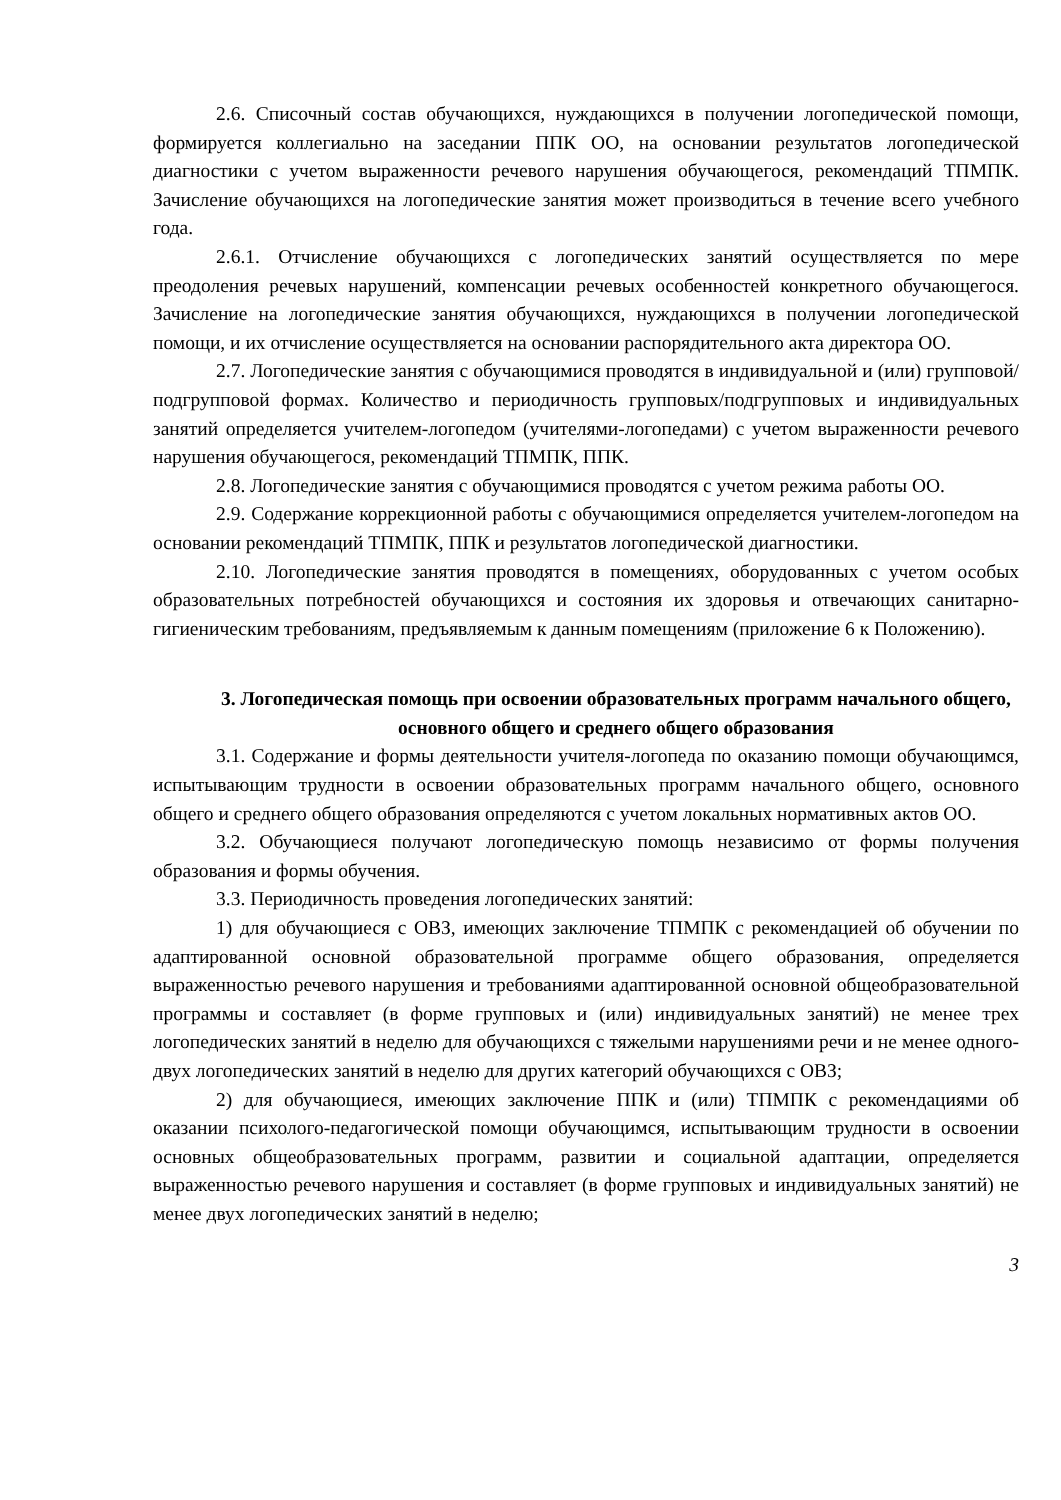2.6. Списочный состав обучающихся, нуждающихся в получении логопедической помощи, формируется коллегиально на заседании ППК ОО, на основании результатов логопедической диагностики с учетом выраженности речевого нарушения обучающегося, рекомендаций ТПМПК. Зачисление обучающихся на логопедические занятия может производиться в течение всего учебного года.
2.6.1. Отчисление обучающихся с логопедических занятий осуществляется по мере преодоления речевых нарушений, компенсации речевых особенностей конкретного обучающегося. Зачисление на логопедические занятия обучающихся, нуждающихся в получении логопедической помощи, и их отчисление осуществляется на основании распорядительного акта директора ОО.
2.7. Логопедические занятия с обучающимися проводятся в индивидуальной и (или) групповой/подгрупповой формах. Количество и периодичность групповых/подгрупповых и индивидуальных занятий определяется учителем-логопедом (учителями-логопедами) с учетом выраженности речевого нарушения обучающегося, рекомендаций ТПМПК, ППК.
2.8. Логопедические занятия с обучающимися проводятся с учетом режима работы ОО.
2.9. Содержание коррекционной работы с обучающимися определяется учителем-логопедом на основании рекомендаций ТПМПК, ППК и результатов логопедической диагностики.
2.10. Логопедические занятия проводятся в помещениях, оборудованных с учетом особых образовательных потребностей обучающихся и состояния их здоровья и отвечающих санитарно-гигиеническим требованиям, предъявляемым к данным помещениям (приложение 6 к Положению).
3. Логопедическая помощь при освоении образовательных программ начального общего, основного общего и среднего общего образования
3.1. Содержание и формы деятельности учителя-логопеда по оказанию помощи обучающимся, испытывающим трудности в освоении образовательных программ начального общего, основного общего и среднего общего образования определяются с учетом локальных нормативных актов ОО.
3.2. Обучающиеся получают логопедическую помощь независимо от формы получения образования и формы обучения.
3.3. Периодичность проведения логопедических занятий:
1) для обучающиеся с ОВЗ, имеющих заключение ТПМПК с рекомендацией об обучении по адаптированной основной образовательной программе общего образования, определяется выраженностью речевого нарушения и требованиями адаптированной основной общеобразовательной программы и составляет (в форме групповых и (или) индивидуальных занятий) не менее трех логопедических занятий в неделю для обучающихся с тяжелыми нарушениями речи и не менее одного-двух логопедических занятий в неделю для других категорий обучающихся с ОВЗ;
2) для обучающиеся, имеющих заключение ППК и (или) ТПМПК с рекомендациями об оказании психолого-педагогической помощи обучающимся, испытывающим трудности в освоении основных общеобразовательных программ, развитии и социальной адаптации, определяется выраженностью речевого нарушения и составляет (в форме групповых и индивидуальных занятий) не менее двух логопедических занятий в неделю;
3